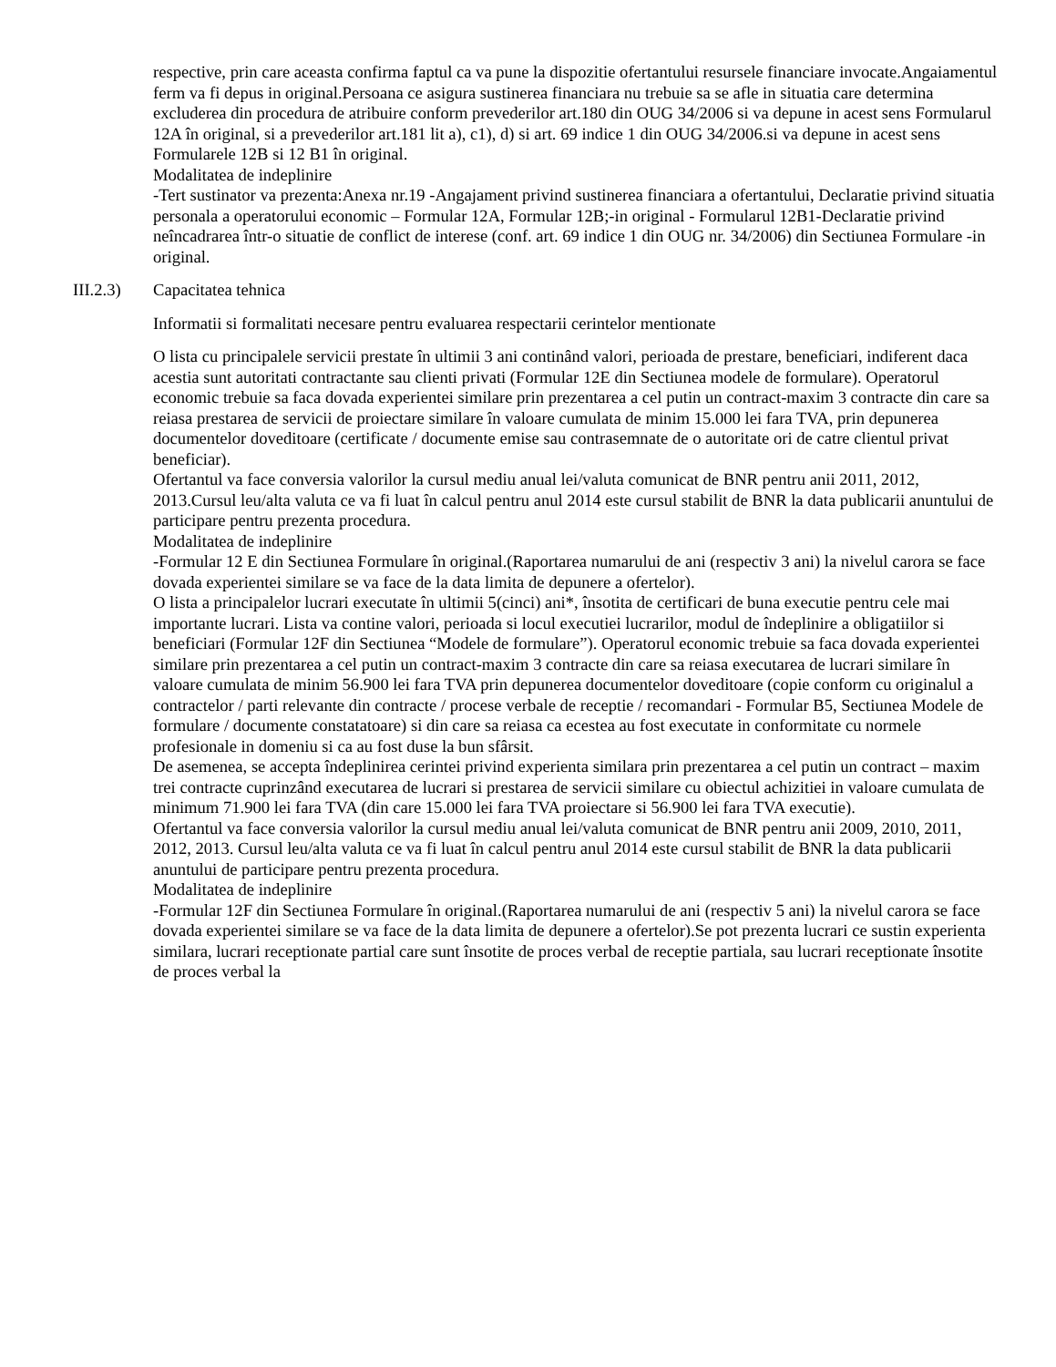respective, prin care aceasta confirma faptul ca va pune la dispozitie ofertantului resursele financiare invocate.Angaiamentul ferm va fi depus in original.Persoana ce asigura sustinerea financiara nu trebuie sa se afle in situatia care determina excluderea din procedura de atribuire conform prevederilor art.180 din OUG 34/2006 si va depune in acest sens Formularul 12A în original, si a prevederilor art.181 lit a), c1), d) si art. 69 indice 1 din OUG 34/2006.si va depune in acest sens Formularele 12B si 12 B1 în original.
Modalitatea de indeplinire
-Tert sustinator va prezenta:Anexa nr.19 -Angajament privind sustinerea financiara a ofertantului, Declaratie privind situatia personala a operatorului economic – Formular 12A, Formular 12B;-in original - Formularul 12B1-Declaratie privind neîncadrarea într-o situatie de conflict de interese (conf. art. 69 indice 1 din OUG nr. 34/2006) din Sectiunea Formulare -in original.
III.2.3) Capacitatea tehnica
Informatii si formalitati necesare pentru evaluarea respectarii cerintelor mentionate
O lista cu principalele servicii prestate în ultimii 3 ani continând valori, perioada de prestare, beneficiari, indiferent daca acestia sunt autoritati contractante sau clienti privati (Formular 12E din Sectiunea modele de formulare). Operatorul economic trebuie sa faca dovada experientei similare prin prezentarea a cel putin un contract-maxim 3 contracte din care sa reiasa prestarea de servicii de proiectare similare în valoare cumulata de minim 15.000 lei fara TVA, prin depunerea documentelor doveditoare (certificate / documente emise sau contrasemnate de o autoritate ori de catre clientul privat beneficiar).
Ofertantul va face conversia valorilor la cursul mediu anual lei/valuta comunicat de BNR pentru anii 2011, 2012, 2013.Cursul leu/alta valuta ce va fi luat în calcul pentru anul 2014 este cursul stabilit de BNR la data publicarii anuntului de participare pentru prezenta procedura.
Modalitatea de indeplinire
-Formular 12 E din Sectiunea Formulare în original.(Raportarea numarului de ani (respectiv 3 ani) la nivelul carora se face dovada experientei similare se va face de la data limita de depunere a ofertelor).
O lista a principalelor lucrari executate în ultimii 5(cinci) ani*, însotita de certificari de buna executie pentru cele mai importante lucrari. Lista va contine valori, perioada si locul executiei lucrarilor, modul de îndeplinire a obligatiilor si beneficiari (Formular 12F din Sectiunea “Modele de formulare”). Operatorul economic trebuie sa faca dovada experientei similare prin prezentarea a cel putin un contract-maxim 3 contracte din care sa reiasa executarea de lucrari similare în valoare cumulata de minim 56.900 lei fara TVA prin depunerea documentelor doveditoare (copie conform cu originalul a contractelor / parti relevante din contracte / procese verbale de receptie / recomandari - Formular B5, Sectiunea Modele de formulare / documente constatatoare) si din care sa reiasa ca ecestea au fost executate in conformitate cu normele profesionale in domeniu si ca au fost duse la bun sfârsit.
De asemenea, se accepta îndeplinirea cerintei privind experienta similara prin prezentarea a cel putin un contract – maxim trei contracte cuprinzând executarea de lucrari si prestarea de servicii similare cu obiectul achizitiei in valoare cumulata de minimum 71.900 lei fara TVA (din care 15.000 lei fara TVA proiectare si 56.900 lei fara TVA executie).
Ofertantul va face conversia valorilor la cursul mediu anual lei/valuta comunicat de BNR pentru anii 2009, 2010, 2011, 2012, 2013. Cursul leu/alta valuta ce va fi luat în calcul pentru anul 2014 este cursul stabilit de BNR la data publicarii anuntului de participare pentru prezenta procedura.
Modalitatea de indeplinire
-Formular 12F din Sectiunea Formulare în original.(Raportarea numarului de ani (respectiv 5 ani) la nivelul carora se face dovada experientei similare se va face de la data limita de depunere a ofertelor).Se pot prezenta lucrari ce sustin experienta similara, lucrari receptionate partial care sunt însotite de proces verbal de receptie partiala, sau lucrari receptionate însotite de proces verbal la